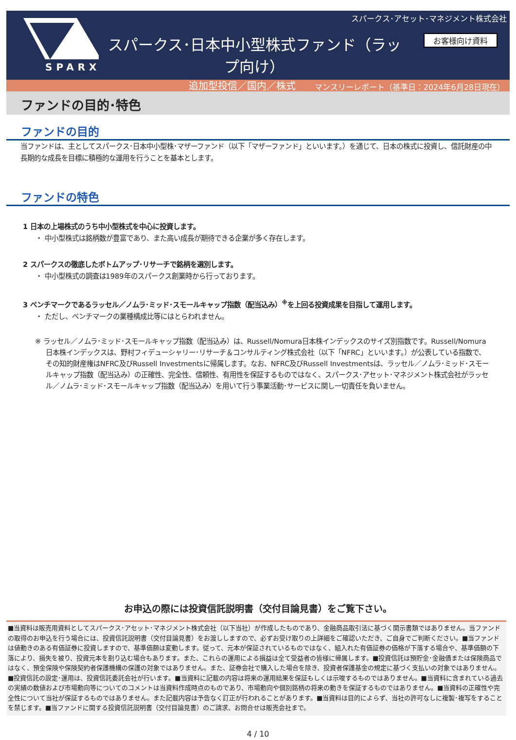SPARX
スパークス･アセット･マネジメント株式会社
お客様向け資料
スパークス･日本中小型株式ファンド（ラップ向け）
追加型投信／国内／株式
マンスリーレポート（基準日：2024年6月28日現在）
ファンドの目的･特色
ファンドの目的
当ファンドは、主としてスパークス･日本中小型株･マザーファンド（以下「マザーファンド」といいます。）を通じて、日本の株式に投資し、信託財産の中長期的な成長を目標に積極的な運用を行うことを基本とします。
ファンドの特色
1 日本の上場株式のうち中小型株式を中心に投資します。
・ 中小型株式は銘柄数が豊富であり、また高い成長が期待できる企業が多く存在します。
2 スパークスの徹底したボトムアップ･リサーチで銘柄を選別します。
・ 中小型株式の調査は1989年のスパークス創業時から行っております。
3 ベンチマークであるラッセル／ノムラ･ミッド･スモールキャップ指数（配当込み）<sup>※</sup>を上回る投資成果を目指して運用します。
・ ただし、ベンチマークの業種構成比等にはとらわれません。
※ ラッセル／ノムラ･ミッド･スモールキャップ指数（配当込み）は、Russell/Nomura日本株インデックスのサイズ別指数です。Russell/Nomura日本株インデックスは、野村フィデューシャリー･リサーチ＆コンサルティング株式会社（以下「NFRC」といいます。）が公表している指数で、その知的財産権はNFRC及びRussell Investmentsに帰属します。なお、NFRC及びRussell Investmentsは、ラッセル／ノムラ･ミッド･スモールキャップ指数（配当込み）の正確性、完全性、信頼性、有用性を保証するものではなく、スパークス･アセット･マネジメント株式会社がラッセル／ノムラ･ミッド･スモールキャップ指数（配当込み）を用いて行う事業活動･サービスに関し一切責任を負いません。
お申込の際には投資信託説明書（交付目論見書）をご覧下さい。
■当資料は販売用資料としてスパークス･アセット･マネジメント株式会社（以下当社）が作成したものであり、金融商品取引法に基づく開示書類ではありません。当ファンドの取得のお申込を行う場合には、投資信託説明書（交付目論見書）をお渡ししますので、必ずお受け取りの上詳細をご確認いただき、ご自身でご判断ください。■当ファンドは値動きのある有価証券に投資しますので、基準価額は変動します。従って、元本が保証されているものではなく、組入れた有価証券の価格が下落する場合や、基準価額の下落により、損失を被り、投資元本を割り込む場合もあります。また、これらの運用による損益は全て受益者の皆様に帰属します。■投資信託は預貯金･金融債または保険商品ではなく、預金保険や保険契約者保護機構の保護の対象ではありません。また、証券会社で購入した場合を除き、投資者保護基金の規定に基づく支払いの対象ではありません。■投資信託の設定･運用は、投資信託委託会社が行います。■当資料に記載の内容は将来の運用結果を保証もしくは示唆するものではありません。■当資料に含まれている過去の実績の数値および市場動向等についてのコメントは当資料作成時点のものであり、市場動向や個別銘柄の将来の動きを保証するものではありません。■当資料の正確性や完全性について当社が保証するものではありません。また記載内容は予告なく訂正が行われることがあります。■当資料は目的によらず、当社の許可なしに複製･複写をすることを禁じます。■当ファンドに関する投資信託説明書（交付目論見書）のご請求、お問合せは販売会社まで。
4 / 10